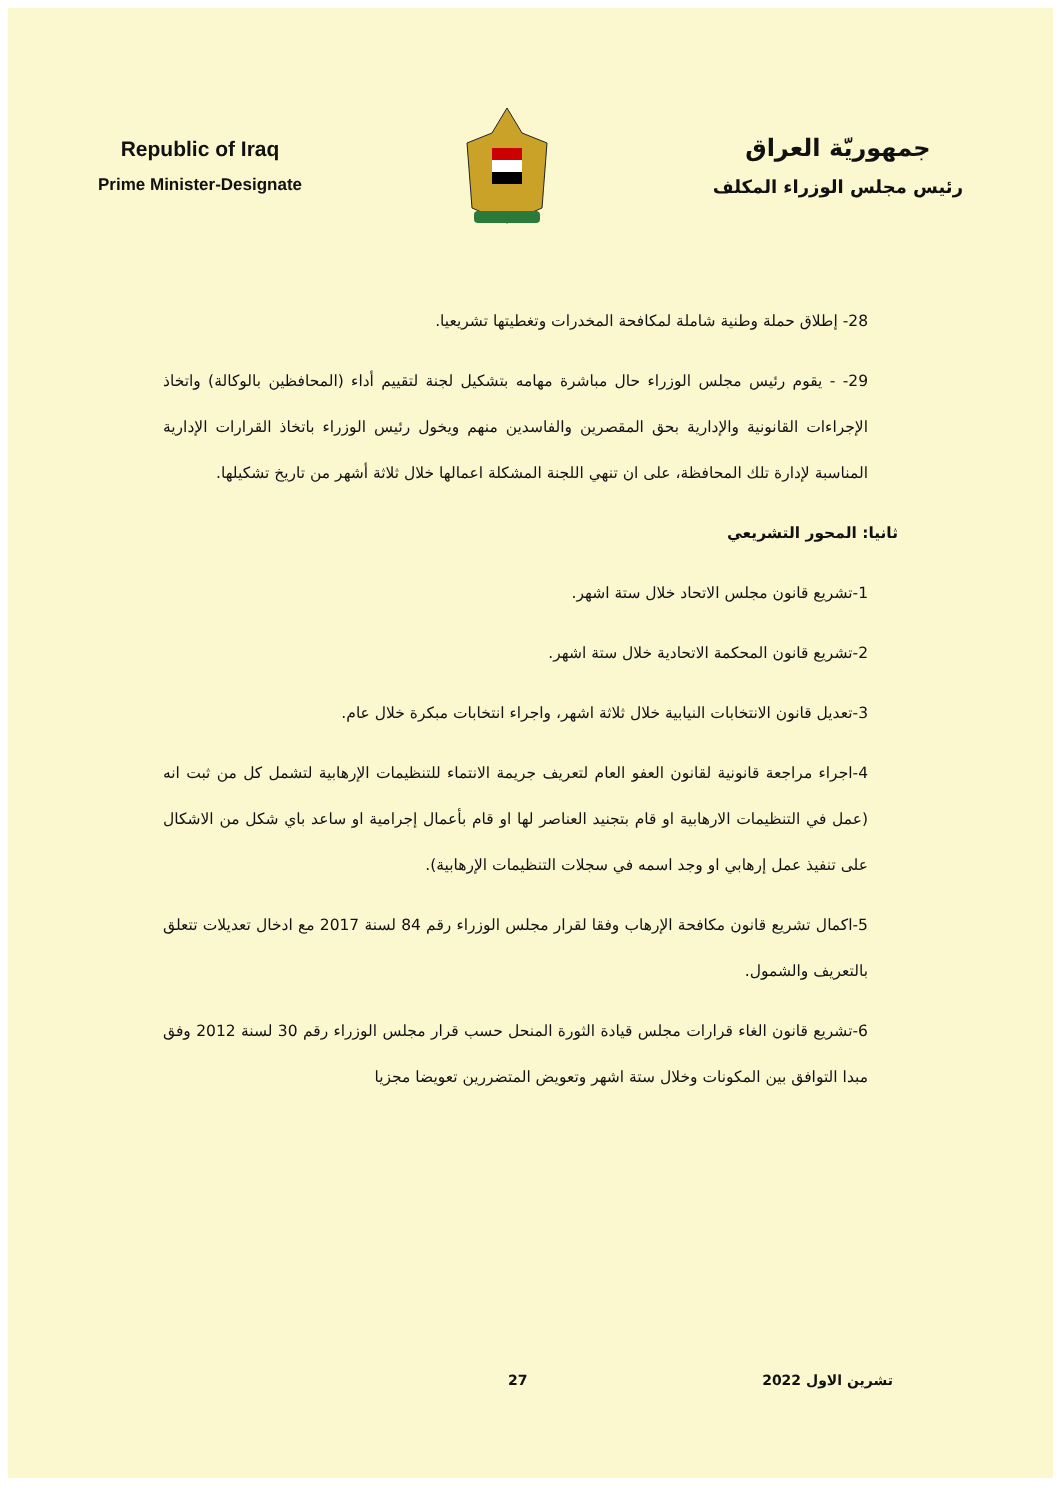Republic of Iraq
Prime Minister-Designate
جمهوريّة العراق
رئيس مجلس الوزراء المكلف
28- إطلاق حملة وطنية شاملة لمكافحة المخدرات وتغطيتها تشريعيا.
29- - يقوم رئيس مجلس الوزراء حال مباشرة مهامه بتشكيل لجنة لتقييم أداء (المحافظين بالوكالة) واتخاذ الإجراءات القانونية والإدارية بحق المقصرين والفاسدين منهم ويخول رئيس الوزراء باتخاذ القرارات الإدارية المناسبة لإدارة تلك المحافظة، على ان تنهي اللجنة المشكلة اعمالها خلال ثلاثة أشهر من تاريخ تشكيلها.
ثانيا: المحور التشريعي
1-تشريع قانون مجلس الاتحاد خلال ستة اشهر.
2-تشريع قانون المحكمة الاتحادية خلال ستة اشهر.
3-تعديل قانون الانتخابات النيابية خلال ثلاثة اشهر، واجراء انتخابات مبكرة خلال عام.
4-اجراء مراجعة قانونية لقانون العفو العام لتعريف جريمة الانتماء للتنظيمات الإرهابية لتشمل كل من ثبت انه (عمل في التنظيمات الارهابية او قام بتجنيد العناصر لها او قام بأعمال إجرامية او ساعد باي شكل من الاشكال على تنفيذ عمل إرهابي او وجد اسمه في سجلات التنظيمات الإرهابية).
5-اكمال تشريع قانون مكافحة الإرهاب وفقا لقرار مجلس الوزراء رقم 84 لسنة 2017 مع ادخال تعديلات تتعلق بالتعريف والشمول.
6-تشريع قانون الغاء قرارات مجلس قيادة الثورة المنحل حسب قرار مجلس الوزراء رقم 30 لسنة 2012 وفق مبدا التوافق بين المكونات وخلال ستة اشهر وتعويض المتضررين تعويضا مجزيا
تشرين الاول 2022 27